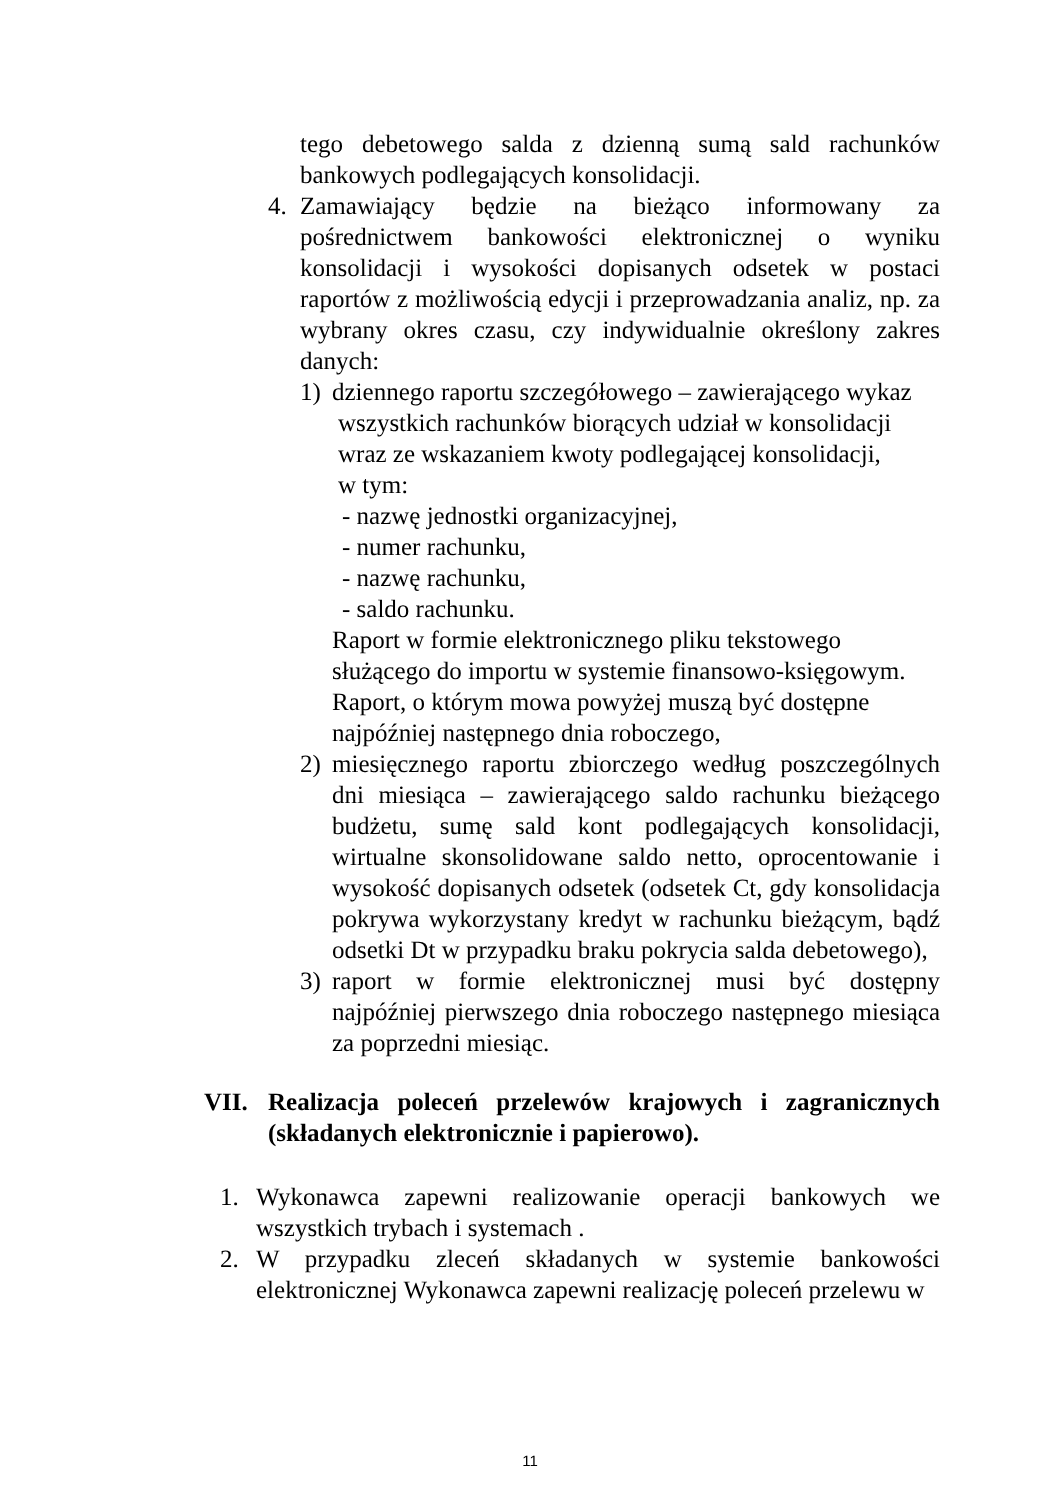tego debetowego salda z dzienną sumą sald rachunków bankowych podlegających konsolidacji.
4. Zamawiający będzie na bieżąco informowany za pośrednictwem bankowości elektronicznej o wyniku konsolidacji i wysokości dopisanych odsetek w postaci raportów z możliwością edycji i przeprowadzania analiz, np. za wybrany okres czasu, czy indywidualnie określony zakres danych:
1) dziennego raportu szczegółowego – zawierającego wykaz
wszystkich rachunków biorących udział w konsolidacji
wraz ze wskazaniem kwoty podlegającej konsolidacji,
w tym:
- nazwę jednostki organizacyjnej,
- numer rachunku,
- nazwę rachunku,
- saldo rachunku.
Raport w formie elektronicznego pliku tekstowego
służącego do importu w systemie finansowo-księgowym.
Raport, o którym mowa powyżej muszą być dostępne
najpóźniej następnego dnia roboczego,
2) miesięcznego raportu zbiorczego według poszczególnych dni miesiąca – zawierającego saldo rachunku bieżącego budżetu, sumę sald kont podlegających konsolidacji, wirtualne skonsolidowane saldo netto, oprocentowanie i wysokość dopisanych odsetek (odsetek Ct, gdy konsolidacja pokrywa wykorzystany kredyt w rachunku bieżącym, bądź odsetki Dt w przypadku braku pokrycia salda debetowego),
3) raport w formie elektronicznej musi być dostępny najpóźniej pierwszego dnia roboczego następnego miesiąca za poprzedni miesiąc.
VII. Realizacja poleceń przelewów krajowych i zagranicznych (składanych elektronicznie i papierowo).
1. Wykonawca zapewni realizowanie operacji bankowych we wszystkich trybach i systemach .
2. W przypadku zleceń składanych w systemie bankowości elektronicznej Wykonawca zapewni realizację poleceń przelewu w
11